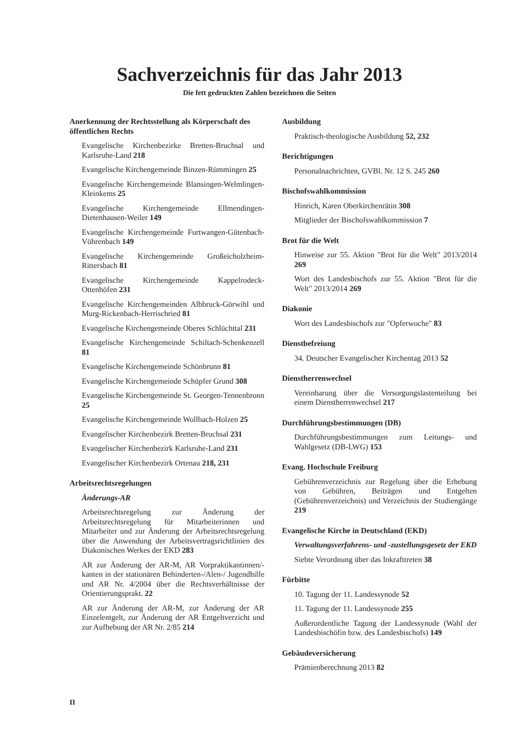Sachverzeichnis für das Jahr 2013
Die fett gedruckten Zahlen bezeichnen die Seiten
Anerkennung der Rechtsstellung als Körperschaft des öffentlichen Rechts
Evangelische Kirchenbezirke Bretten-Bruchsal und Karlsruhe-Land 218
Evangelische Kirchengemeinde Binzen-Rümmingen 25
Evangelische Kirchengemeinde Blansingen-Welmlingen-Kleinkems 25
Evangelische Kirchengemeinde Ellmendingen-Dietenhausen-Weiler 149
Evangelische Kirchengemeinde Furtwangen-Gütenbach-Vöhrenbach 149
Evangelische Kirchengemeinde Großeicholzheim-Rittersbach 81
Evangelische Kirchengemeinde Kappelrodeck-Ottenhöfen 231
Evangelische Kirchengemeinden Albbruck-Görwihl und Murg-Rickenbach-Herrischried 81
Evangelische Kirchengemeinde Oberes Schlüchttal 231
Evangelische Kirchengemeinde Schiltach-Schenkenzell 81
Evangelische Kirchengemeinde Schönbrunn 81
Evangelische Kirchengemeinde Schüpfer Grund 308
Evangelische Kirchengemeinde St. Georgen-Tennenbronn 25
Evangelische Kirchengemeinde Wollbach-Holzen 25
Evangelischer Kirchenbezirk Bretten-Bruchsal 231
Evangelischer Kirchenbezirk Karlsruhe-Land 231
Evangelischer Kirchenbezirk Ortenau 218, 231
Arbeitsrechtsregelungen
Änderungs-AR
Arbeitsrechtsregelung zur Änderung der Arbeitsrechtsregelung für Mitarbeiterinnen und Mitarbeiter und zur Änderung der Arbeitsrechtsregelung über die Anwendung der Arbeitsvertragsrichtlinien des Diakonischen Werkes der EKD 283
AR zur Änderung der AR-M, AR Vorpraktikantinnen/-kanten in der stationären Behinderten-/Alen-/ Jugendhilfe und AR Nr. 4/2004 über die Rechtsverhältnisse der Orientierungsprakt. 22
AR zur Änderung der AR-M, zur Änderung der AR Einzelentgelt, zur Änderung der AR Entgeltverzicht und zur Aufhebung der AR Nr. 2/85 214
Ausbildung
Praktisch-theologische Ausbildung 52, 232
Berichtigungen
Personalnachrichten, GVBl. Nr. 12 S. 245 260
Bischofswahlkommission
Hinrich, Karen Oberkirchenrätin 308
Mitglieder der Bischofswahlkommission 7
Brot für die Welt
Hinweise zur 55. Aktion "Brot für die Welt" 2013/2014 269
Wort des Landesbischofs zur 55. Aktion "Brot für die Welt" 2013/2014 269
Diakonie
Wort des Landesbischofs zur "Opferwoche" 83
Dienstbefreiung
34. Deutscher Evangelischer Kirchentag 2013 52
Dienstherrenwechsel
Vereinbarung über die Versorgungslastenteilung bei einem Dienstherrenwechsel 217
Durchführungsbestimmungen (DB)
Durchführungsbestimmungen zum Leitungs- und Wahlgesetz (DB-LWG) 153
Evang. Hochschule Freiburg
Gebührenverzeichnis zur Regelung über die Erhebung von Gebühren, Beiträgen und Entgelten (Gebührenverzeichnis) und Verzeichnis der Studiengänge 219
Evangelische Kirche in Deutschland (EKD)
Verwaltungsverfahrens- und -zustellungsgesetz der EKD
Siebte Verordnung über das Inkrafttreten 38
Fürbitte
10. Tagung der 11. Landessynode 52
11. Tagung der 11. Landessynode 255
Außerordentliche Tagung der Landessynode (Wahl der Landesbischöfin bzw. des Landesbischofs) 149
Gebäudeversicherung
Prämienberechnung 2013 82
II